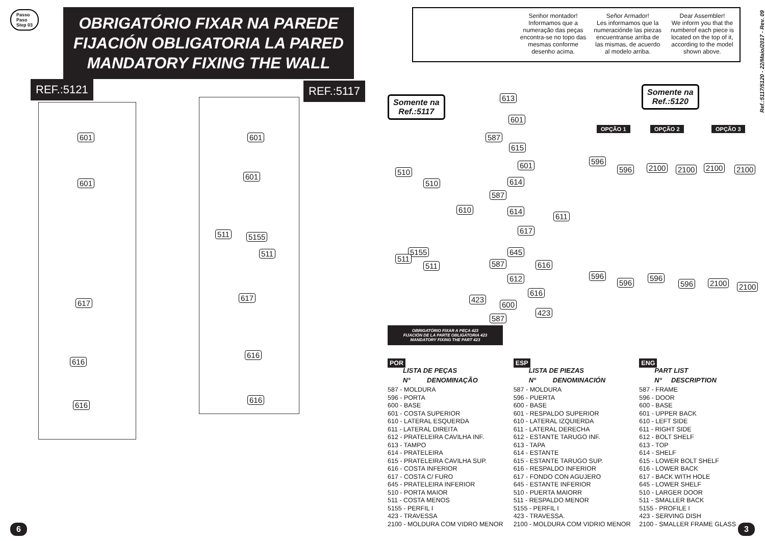Passo
Paso
Step 03
OBRIGATÓRIO FIXAR NA PAREDE
FIJACIÓN OBLIGATORIA LA PARED
MANDATORY FIXING THE WALL
REF.:5121 REF.:5117
601
601
617
616
616
601
601
511 5155
511
617
616
616
6
Senhor montador!
Informamos que a numeração das peças encontra-se no topo das mesmas conforme desenho acima.
Señor Armador!
Les informamos que la numeracióndе las piezas encuentranse arriba de las mismas, de acuerdo al modelo arriba.
Dear Assembler!
We inform you that the numberof each piece is located on the top of it, according to the model shown above.
Ref.:5117/5120 - 22/Maio/2017 - Rev. 09
Somente na
Ref.:5117
Somente na
Ref.:5120
OPÇÃO 1 OPÇÃO 2 OPÇÃO 3
613
601
587
615
601
510
510 614
587
610 614
611
617
5155
511
511
645
587 616
612
616
423
600
423
587
596
596 2100 2100 2100 2100
596
596
596
596 2100 2100
OBRIGATÓRIO FIXAR A PEÇA 423
FIJACIÓN DE LA PARTE OBLIGATORIA 423
MANDATORY FIXING THE PART 423
POR
LISTA DE PEÇAS
N° DENOMINAÇÃO
587 - MOLDURA
596 - PORTA
600 - BASE
601 - COSTA SUPERIOR
610 - LATERAL ESQUERDA
611 - LATERAL DIREITA
612 - PRATELEIRA CAVILHA INF.
613 - TAMPO
614 - PRATELEIRA
615 - PRATELEIRA CAVILHA SUP.
616 - COSTA INFERIOR
617 - COSTA C/ FURO
645 - PRATELEIRA INFERIOR
510 - PORTA MAIOR
511 - COSTA MENOS
5155 - PERFIL I
423 - TRAVESSA
2100 - MOLDURA COM VIDRO MENOR
ESP
LISTA DE PIEZAS
N° DENOMINACIÓN
587 - MOLDURA
596 - PUERTA
600 - BASE
601 - RESPALDO SUPERIOR
610 - LATERAL IZQUIERDA
611 - LATERAL DERECHA
612 - ESTANTE TARUGO INF.
613 - TAPA
614 - ESTANTE
615 - ESTANTE TARUGO SUP.
616 - RESPALDO INFERIOR
617 - FONDO CON AGUJERO
645 - ESTANTE INFERIOR
510 - PUERTA MAIORR
511 - RESPALDO MENOR
5155 - PERFIL I
423 - TRAVESSA.
2100 - MOLDURA COM VIDRIO MENOR
ENG
PART LIST
N° DESCRIPTION
587 - FRAME
596 - DOOR
600 - BASE
601 - UPPER BACK
610 - LEFT SIDE
611 - RIGHT SIDE
612 - BOLT SHELF
613 - TOP
614 - SHELF
615 - LOWER BOLT SHELF
616 - LOWER BACK
617 - BACK WITH HOLE
645 - LOWER SHELF
510 - LARGER DOOR
511 - SMALLER BACK
5155 - PROFILE I
423 - SERVING DISH
2100 - SMALLER FRAME GLASS
3